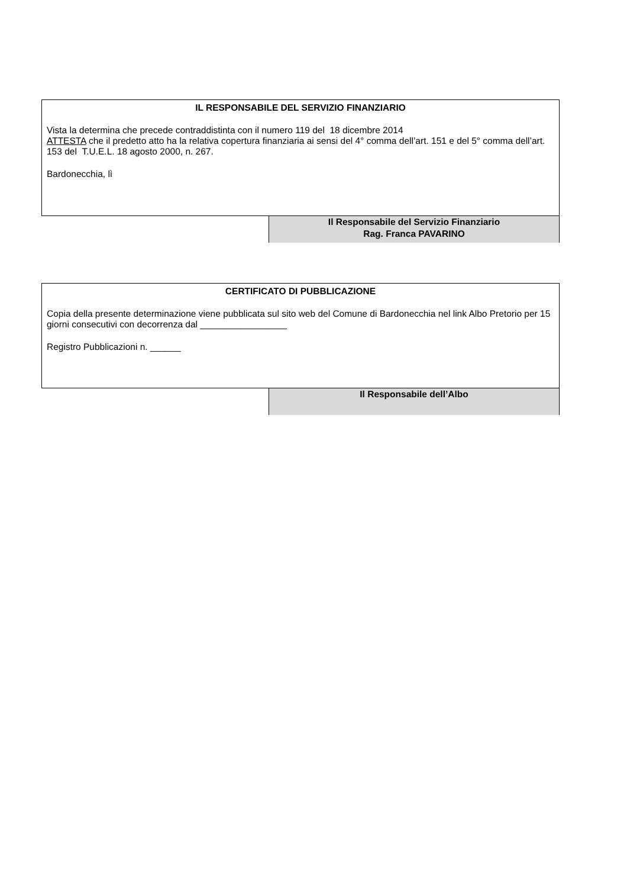IL RESPONSABILE DEL SERVIZIO FINANZIARIO
Vista la determina che precede contraddistinta con il numero 119 del 18 dicembre 2014
ATTESTA che il predetto atto ha la relativa copertura finanziaria ai sensi del 4° comma dell’art. 151 e del 5° comma dell’art. 153 del T.U.E.L. 18 agosto 2000, n. 267.
Bardonecchia, lì
Il Responsabile del Servizio Finanziario
Rag. Franca PAVARINO
CERTIFICATO DI PUBBLICAZIONE
Copia della presente determinazione viene pubblicata sul sito web del Comune di Bardonecchia nel link Albo Pretorio per 15 giorni consecutivi con decorrenza dal _________________
Registro Pubblicazioni n. ______
Il Responsabile dell’Albo